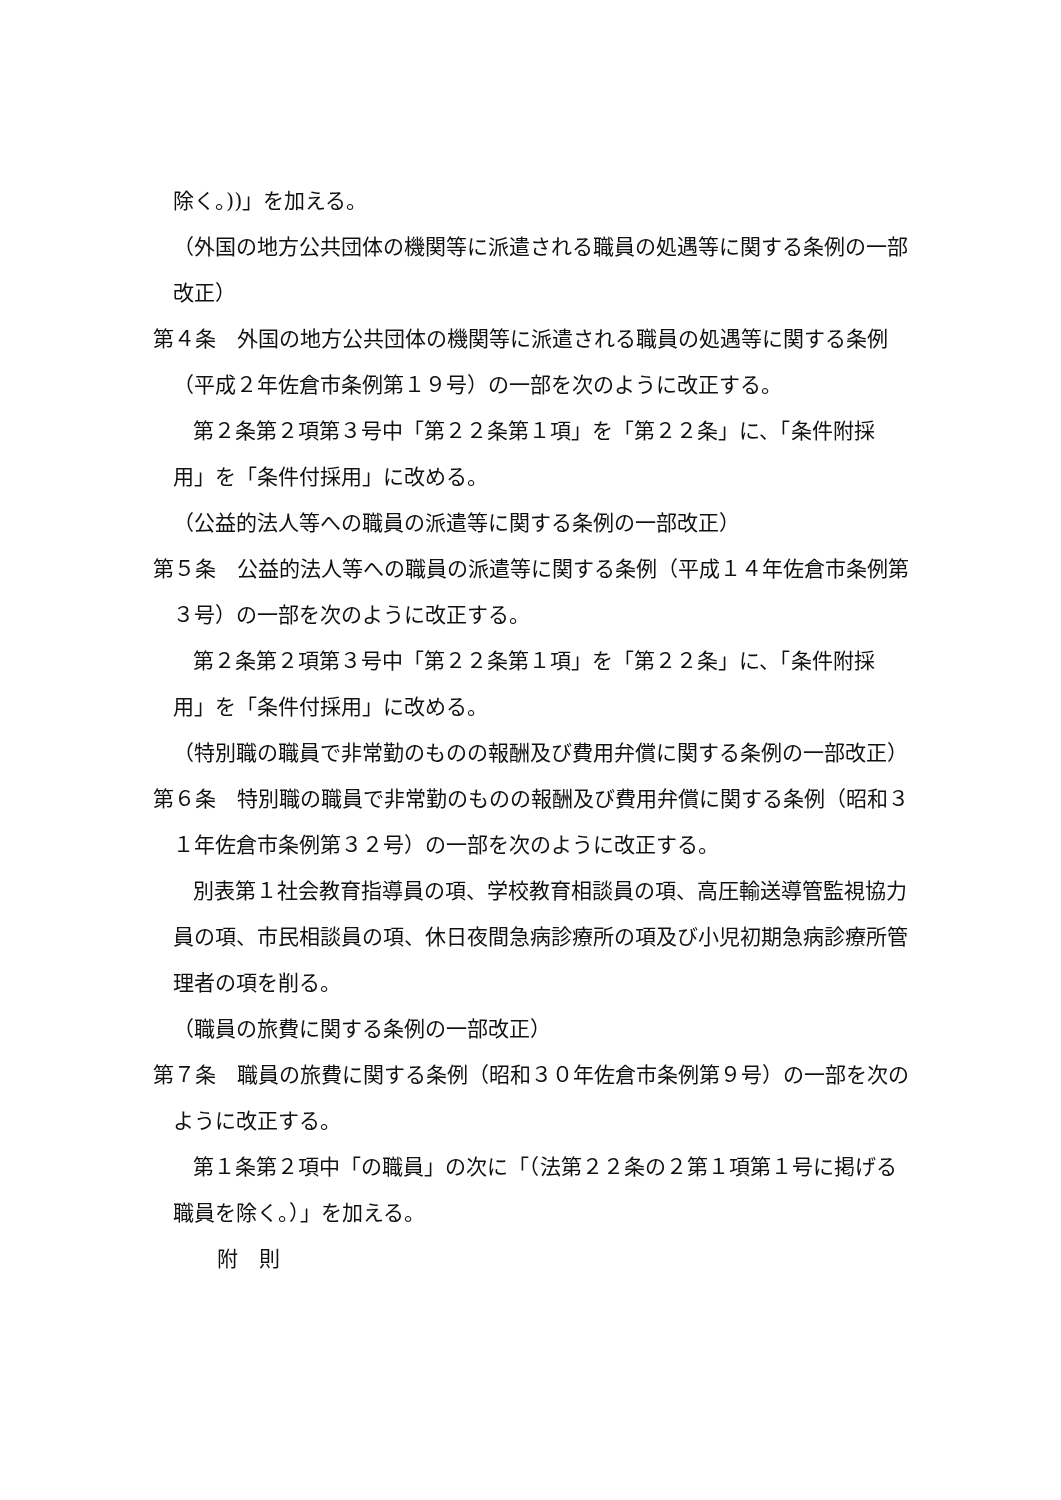除く。))」を加える。
（外国の地方公共団体の機関等に派遣される職員の処遇等に関する条例の一部改正）
第４条　外国の地方公共団体の機関等に派遣される職員の処遇等に関する条例（平成２年佐倉市条例第１９号）の一部を次のように改正する。
第２条第２項第３号中「第２２条第１項」を「第２２条」に、「条件附採用」を「条件付採用」に改める。
（公益的法人等への職員の派遣等に関する条例の一部改正）
第５条　公益的法人等への職員の派遣等に関する条例（平成１４年佐倉市条例第３号）の一部を次のように改正する。
第２条第２項第３号中「第２２条第１項」を「第２２条」に、「条件附採用」を「条件付採用」に改める。
（特別職の職員で非常勤のものの報酬及び費用弁償に関する条例の一部改正）
第６条　特別職の職員で非常勤のものの報酬及び費用弁償に関する条例（昭和３１年佐倉市条例第３２号）の一部を次のように改正する。
別表第１社会教育指導員の項、学校教育相談員の項、高圧輸送導管監視協力員の項、市民相談員の項、休日夜間急病診療所の項及び小児初期急病診療所管理者の項を削る。
（職員の旅費に関する条例の一部改正）
第７条　職員の旅費に関する条例（昭和３０年佐倉市条例第９号）の一部を次のように改正する。
第１条第２項中「の職員」の次に「（法第２２条の２第１項第１号に掲げる職員を除く。）」を加える。
附　則